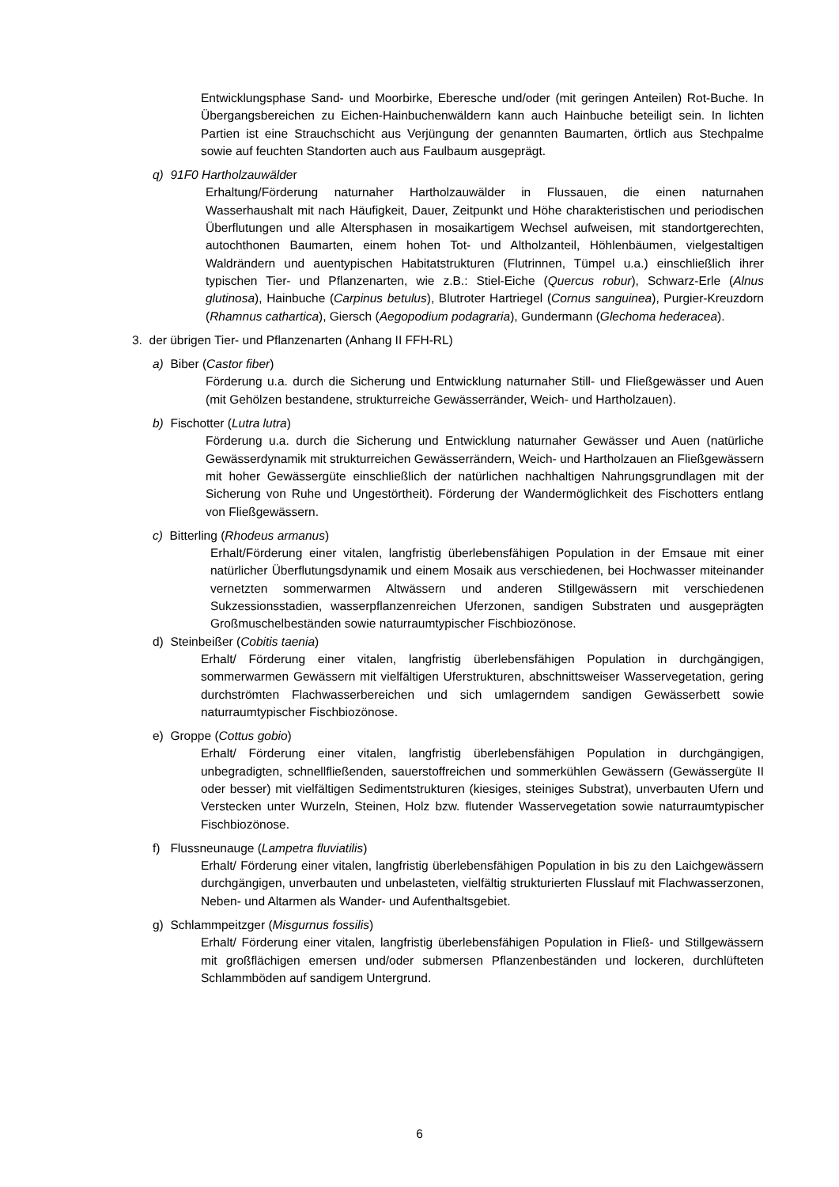Entwicklungsphase Sand- und Moorbirke, Eberesche und/oder (mit geringen Anteilen) Rot-Buche. In Übergangsbereichen zu Eichen-Hainbuchenwäldern kann auch Hainbuche beteiligt sein. In lichten Partien ist eine Strauchschicht aus Verjüngung der genannten Baumarten, örtlich aus Stechpalme sowie auf feuchten Standorten auch aus Faulbaum ausgeprägt.
q) 91F0 Hartholzauwälder
Erhaltung/Förderung naturnaher Hartholzauwälder in Flussauen, die einen naturnahen Wasserhaushalt mit nach Häufigkeit, Dauer, Zeitpunkt und Höhe charakteristischen und periodischen Überflutungen und alle Altersphasen in mosaikartigem Wechsel aufweisen, mit standortgerechten, autochthonen Baumarten, einem hohen Tot- und Altholzanteil, Höhlenbäumen, vielgestaltigen Waldrändern und auentypischen Habitatstrukturen (Flutrinnen, Tümpel u.a.) einschließlich ihrer typischen Tier- und Pflanzenarten, wie z.B.: Stiel-Eiche (Quercus robur), Schwarz-Erle (Alnus glutinosa), Hainbuche (Carpinus betulus), Blutroter Hartriegel (Cornus sanguinea), Purgier-Kreuzdorn (Rhamnus cathartica), Giersch (Aegopodium podagraria), Gundermann (Glechoma hederacea).
3. der übrigen Tier- und Pflanzenarten (Anhang II FFH-RL)
a) Biber (Castor fiber)
Förderung u.a. durch die Sicherung und Entwicklung naturnaher Still- und Fließgewässer und Auen (mit Gehölzen bestandene, strukturreiche Gewässerränder, Weich- und Hartholzauen).
b) Fischotter (Lutra lutra)
Förderung u.a. durch die Sicherung und Entwicklung naturnaher Gewässer und Auen (natürliche Gewässerdynamik mit strukturreichen Gewässerrändern, Weich- und Hartholzauen an Fließgewässern mit hoher Gewässergüte einschließlich der natürlichen nachhaltigen Nahrungsgrundlagen mit der Sicherung von Ruhe und Ungestörtheit). Förderung der Wandermöglichkeit des Fischotters entlang von Fließgewässern.
c) Bitterling (Rhodeus armanus)
Erhalt/Förderung einer vitalen, langfristig überlebensfähigen Population in der Emsaue mit einer natürlicher Überflutungsdynamik und einem Mosaik aus verschiedenen, bei Hochwasser miteinander vernetzten sommerwarmen Altwässern und anderen Stillgewässern mit verschiedenen Sukzessionsstadien, wasserpflanzenreichen Uferzonen, sandigen Substraten und ausgeprägten Großmuschelbeständen sowie naturraumtypischer Fischbiozönose.
d) Steinbeißer (Cobitis taenia)
Erhalt/ Förderung einer vitalen, langfristig überlebensfähigen Population in durchgängigen, sommerwarmen Gewässern mit vielfältigen Uferstrukturen, abschnittsweiser Wasservegetation, gering durchströmten Flachwasserbereichen und sich umlagerndem sandigen Gewässerbett sowie naturraumtypischer Fischbiozönose.
e) Groppe (Cottus gobio)
Erhalt/ Förderung einer vitalen, langfristig überlebensfähigen Population in durchgängigen, unbegradigten, schnellfließenden, sauerstoffreichen und sommerkühlen Gewässern (Gewässergüte II oder besser) mit vielfältigen Sedimentstrukturen (kiesiges, steiniges Substrat), unverbauten Ufern und Verstecken unter Wurzeln, Steinen, Holz bzw. flutender Wasservegetation sowie naturraumtypischer Fischbiozönose.
f) Flussneunauge (Lampetra fluviatilis)
Erhalt/ Förderung einer vitalen, langfristig überlebensfähigen Population in bis zu den Laichgewässern durchgängigen, unverbauten und unbelasteten, vielfältig strukturierten Flusslauf mit Flachwasserzonen, Neben- und Altarmen als Wander- und Aufenthaltsgebiet.
g) Schlammpeitzger (Misgurnus fossilis)
Erhalt/ Förderung einer vitalen, langfristig überlebensfähigen Population in Fließ- und Stillgewässern mit großflächigen emersen und/oder submersen Pflanzenbeständen und lockeren, durchlüfteten Schlammböden auf sandigem Untergrund.
6